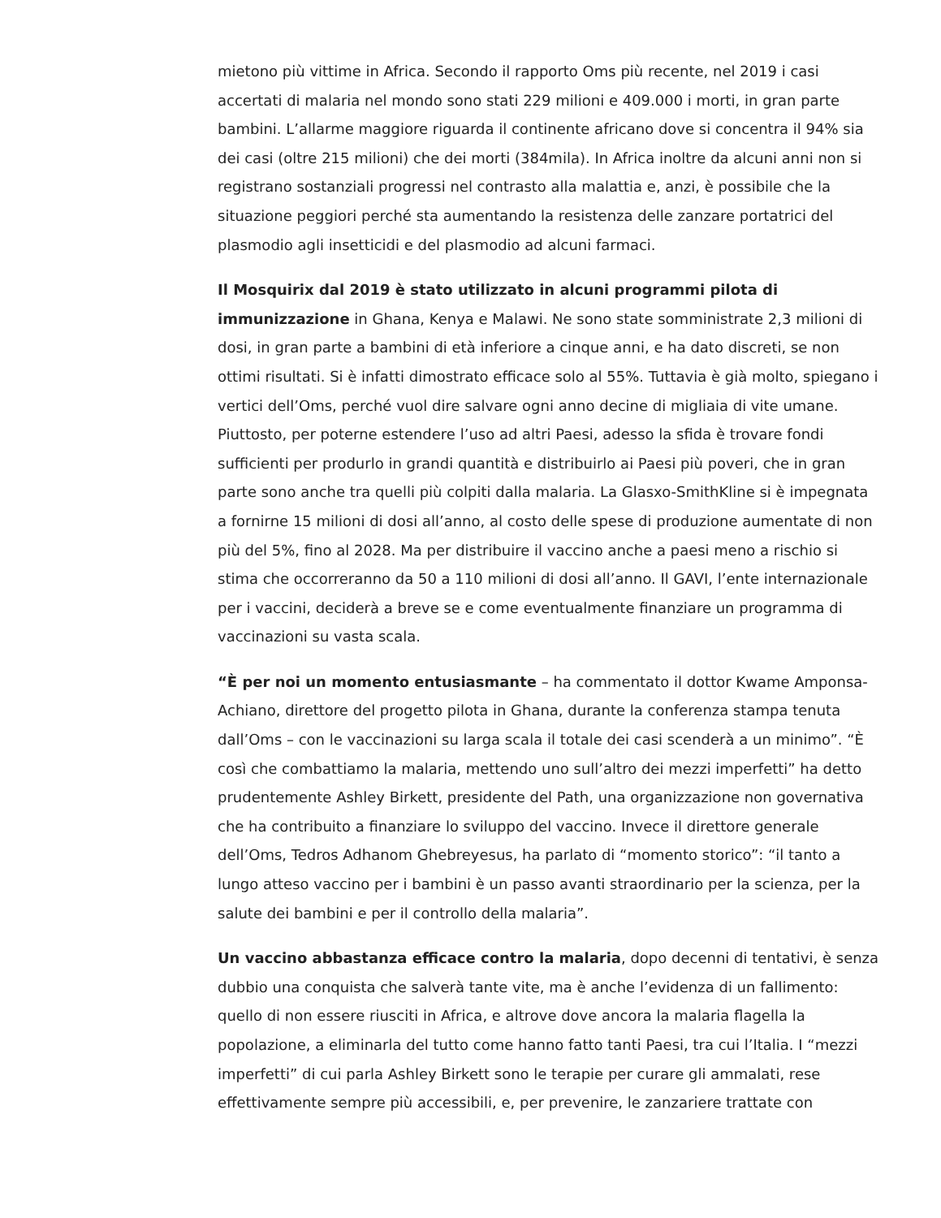mietono più vittime in Africa. Secondo il rapporto Oms più recente, nel 2019 i casi accertati di malaria nel mondo sono stati 229 milioni e 409.000 i morti, in gran parte bambini. L’allarme maggiore riguarda il continente africano dove si concentra il 94% sia dei casi (oltre 215 milioni) che dei morti (384mila). In Africa inoltre da alcuni anni non si registrano sostanziali progressi nel contrasto alla malattia e, anzi, è possibile che la situazione peggiori perché sta aumentando la resistenza delle zanzare portatrici del plasmodio agli insetticidi e del plasmodio ad alcuni farmaci.
Il Mosquirix dal 2019 è stato utilizzato in alcuni programmi pilota di immunizzazione in Ghana, Kenya e Malawi. Ne sono state somministrate 2,3 milioni di dosi, in gran parte a bambini di età inferiore a cinque anni, e ha dato discreti, se non ottimi risultati. Si è infatti dimostrato efficace solo al 55%. Tuttavia è già molto, spiegano i vertici dell’Oms, perché vuol dire salvare ogni anno decine di migliaia di vite umane. Piuttosto, per poterne estendere l’uso ad altri Paesi, adesso la sfida è trovare fondi sufficienti per produrlo in grandi quantità e distribuirlo ai Paesi più poveri, che in gran parte sono anche tra quelli più colpiti dalla malaria. La Glasxo-SmithKline si è impegnata a fornirne 15 milioni di dosi all’anno, al costo delle spese di produzione aumentate di non più del 5%, fino al 2028. Ma per distribuire il vaccino anche a paesi meno a rischio si stima che occorreranno da 50 a 110 milioni di dosi all’anno. Il GAVI, l’ente internazionale per i vaccini, deciderà a breve se e come eventualmente finanziare un programma di vaccinazioni su vasta scala.
“È per noi un momento entusiasmante – ha commentato il dottor Kwame Amponsa-Achiano, direttore del progetto pilota in Ghana, durante la conferenza stampa tenuta dall’Oms – con le vaccinazioni su larga scala il totale dei casi scenderà a un minimo”. “È così che combattiamo la malaria, mettendo uno sull’altro dei mezzi imperfetti” ha detto prudentemente Ashley Birkett, presidente del Path, una organizzazione non governativa che ha contribuito a finanziare lo sviluppo del vaccino. Invece il direttore generale dell’Oms, Tedros Adhanom Ghebreyesus, ha parlato di “momento storico”: “il tanto a lungo atteso vaccino per i bambini è un passo avanti straordinario per la scienza, per la salute dei bambini e per il controllo della malaria”.
Un vaccino abbastanza efficace contro la malaria, dopo decenni di tentativi, è senza dubbio una conquista che salverà tante vite, ma è anche l’evidenza di un fallimento: quello di non essere riusciti in Africa, e altrove dove ancora la malaria flagella la popolazione, a eliminarla del tutto come hanno fatto tanti Paesi, tra cui l’Italia. I “mezzi imperfetti” di cui parla Ashley Birkett sono le terapie per curare gli ammalati, rese effettivamente sempre più accessibili, e, per prevenire, le zanzariere trattate con